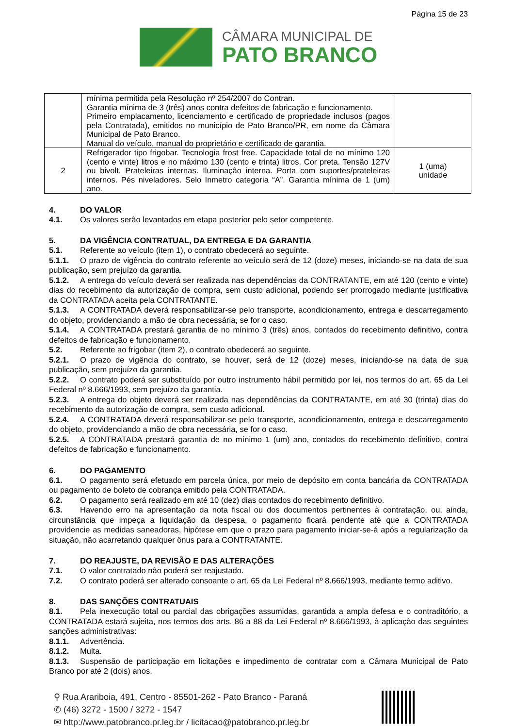Página 15 de 23
CÂMARA MUNICIPAL DE
PATO BRANCO
| | mínima permitida pela Resolução nº 254/2007 do Contran. Garantia mínima de 3 (três) anos contra defeitos de fabricação e funcionamento. Primeiro emplacamento, licenciamento e certificado de propriedade inclusos (pagos pela Contratada), emitidos no município de Pato Branco/PR, em nome da Câmara Municipal de Pato Branco. Manual do veículo, manual do proprietário e certificado de garantia. | |
| 2 | Refrigerador tipo frigobar. Tecnologia frost free. Capacidade total de no mínimo 120 (cento e vinte) litros e no máximo 130 (cento e trinta) litros. Cor preta. Tensão 127V ou bivolt. Prateleiras internas. Iluminação interna. Porta com suportes/prateleiras internos. Pés niveladores. Selo Inmetro categoria “A”. Garantia mínima de 1 (um) ano. | 1 (uma) unidade |
4. DO VALOR
4.1. Os valores serão levantados em etapa posterior pelo setor competente.
5. DA VIGÊNCIA CONTRATUAL, DA ENTREGA E DA GARANTIA
5.1. Referente ao veículo (item 1), o contrato obedecerá ao seguinte.
5.1.1. O prazo de vigência do contrato referente ao veículo será de 12 (doze) meses, iniciando-se na data de sua publicação, sem prejuízo da garantia.
5.1.2. A entrega do veículo deverá ser realizada nas dependências da CONTRATANTE, em até 120 (cento e vinte) dias do recebimento da autorização de compra, sem custo adicional, podendo ser prorrogado mediante justificativa da CONTRATADA aceita pela CONTRATANTE.
5.1.3. A CONTRATADA deverá responsabilizar-se pelo transporte, acondicionamento, entrega e descarregamento do objeto, providenciando a mão de obra necessária, se for o caso.
5.1.4. A CONTRATADA prestará garantia de no mínimo 3 (três) anos, contados do recebimento definitivo, contra defeitos de fabricação e funcionamento.
5.2. Referente ao frigobar (item 2), o contrato obedecerá ao seguinte.
5.2.1. O prazo de vigência do contrato, se houver, será de 12 (doze) meses, iniciando-se na data de sua publicação, sem prejuízo da garantia.
5.2.2. O contrato poderá ser substituído por outro instrumento hábil permitido por lei, nos termos do art. 65 da Lei Federal nº 8.666/1993, sem prejuízo da garantia.
5.2.3. A entrega do objeto deverá ser realizada nas dependências da CONTRATANTE, em até 30 (trinta) dias do recebimento da autorização de compra, sem custo adicional.
5.2.4. A CONTRATADA deverá responsabilizar-se pelo transporte, acondicionamento, entrega e descarregamento do objeto, providenciando a mão de obra necessária, se for o caso.
5.2.5. A CONTRATADA prestará garantia de no mínimo 1 (um) ano, contados do recebimento definitivo, contra defeitos de fabricação e funcionamento.
6. DO PAGAMENTO
6.1. O pagamento será efetuado em parcela única, por meio de depósito em conta bancária da CONTRATADA ou pagamento de boleto de cobrança emitido pela CONTRATADA.
6.2. O pagamento será realizado em até 10 (dez) dias contados do recebimento definitivo.
6.3. Havendo erro na apresentação da nota fiscal ou dos documentos pertinentes à contratação, ou, ainda, circunstância que impeça a liquidação da despesa, o pagamento ficará pendente até que a CONTRATADA providencie as medidas saneadoras, hipótese em que o prazo para pagamento iniciar-se-á após a regularização da situação, não acarretando qualquer ônus para a CONTRATANTE.
7. DO REAJUSTE, DA REVISÃO E DAS ALTERAÇÕES
7.1. O valor contratado não poderá ser reajustado.
7.2. O contrato poderá ser alterado consoante o art. 65 da Lei Federal nº 8.666/1993, mediante termo aditivo.
8. DAS SANÇÕES CONTRATUAIS
8.1. Pela inexecução total ou parcial das obrigações assumidas, garantida a ampla defesa e o contraditório, a CONTRATADA estará sujeita, nos termos dos arts. 86 a 88 da Lei Federal nº 8.666/1993, à aplicação das seguintes sanções administrativas:
8.1.1. Advertência.
8.1.2. Multa.
8.1.3. Suspensão de participação em licitações e impedimento de contratar com a Câmara Municipal de Pato Branco por até 2 (dois) anos.
⚲ Rua Arariboia, 491, Centro - 85501-262 - Pato Branco - Paraná
✆ (46) 3272 - 1500 / 3272 - 1547
✉ http://www.patobranco.pr.leg.br / licitacao@patobranco.pr.leg.br